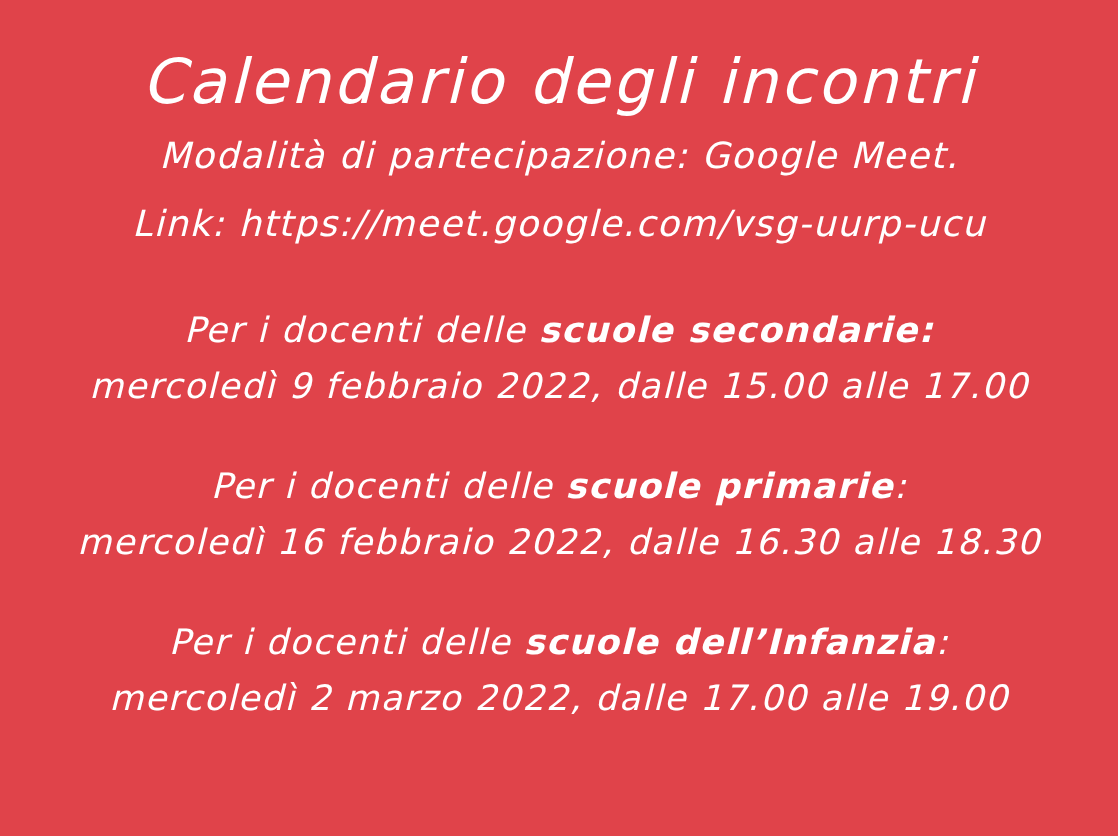Calendario degli incontri
Modalità di partecipazione: Google Meet.
Link: https://meet.google.com/vsg-uurp-ucu
Per i docenti delle scuole secondarie:
mercoledì 9 febbraio 2022, dalle 15.00 alle 17.00
Per i docenti delle scuole primarie:
mercoledì 16 febbraio 2022, dalle 16.30 alle 18.30
Per i docenti delle scuole dell’Infanzia:
mercoledì 2 marzo 2022, dalle 17.00 alle 19.00